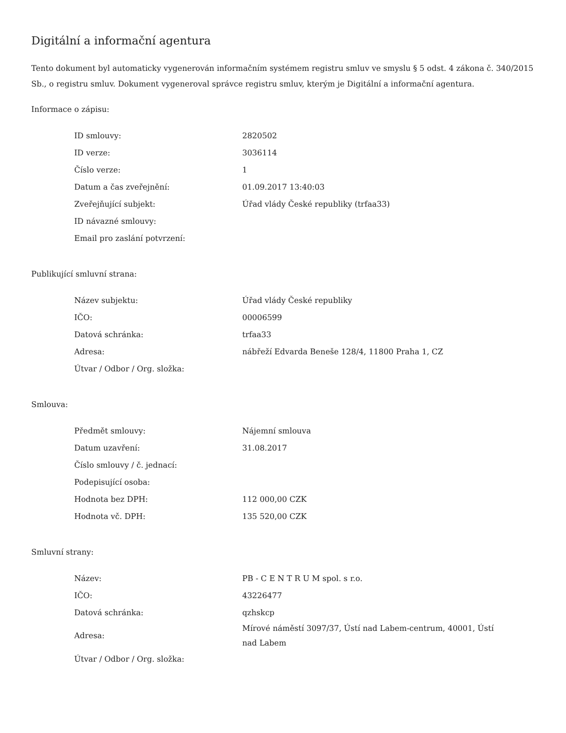Digitální a informační agentura
Tento dokument byl automaticky vygenerován informačním systémem registru smluv ve smyslu § 5 odst. 4 zákona č. 340/2015 Sb., o registru smluv. Dokument vygeneroval správce registru smluv, kterým je Digitální a informační agentura.
Informace o zápisu:
| ID smlouvy: | 2820502 |
| ID verze: | 3036114 |
| Číslo verze: | 1 |
| Datum a čas zveřejnění: | 01.09.2017 13:40:03 |
| Zveřejňující subjekt: | Úřad vlády České republiky (trfaa33) |
| ID návazné smlouvy: | |
| Email pro zaslání potvrzení: | |
Publikující smluvní strana:
| Název subjektu: | Úřad vlády České republiky |
| IČO: | 00006599 |
| Datová schránka: | trfaa33 |
| Adresa: | nábřeží Edvarda Beneše 128/4, 11800 Praha 1, CZ |
| Útvar / Odbor / Org. složka: | |
Smlouva:
| Předmět smlouvy: | Nájemní smlouva |
| Datum uzavření: | 31.08.2017 |
| Číslo smlouvy / č. jednací: | |
| Podepisující osoba: | |
| Hodnota bez DPH: | 112 000,00 CZK |
| Hodnota vč. DPH: | 135 520,00 CZK |
Smluvní strany:
| Název: | PB - C E N T R U M spol. s r.o. |
| IČO: | 43226477 |
| Datová schránka: | qzhskcp |
| Adresa: | Mírové náměstí 3097/37, Ústí nad Labem-centrum, 40001, Ústí nad Labem |
| Útvar / Odbor / Org. složka: | |